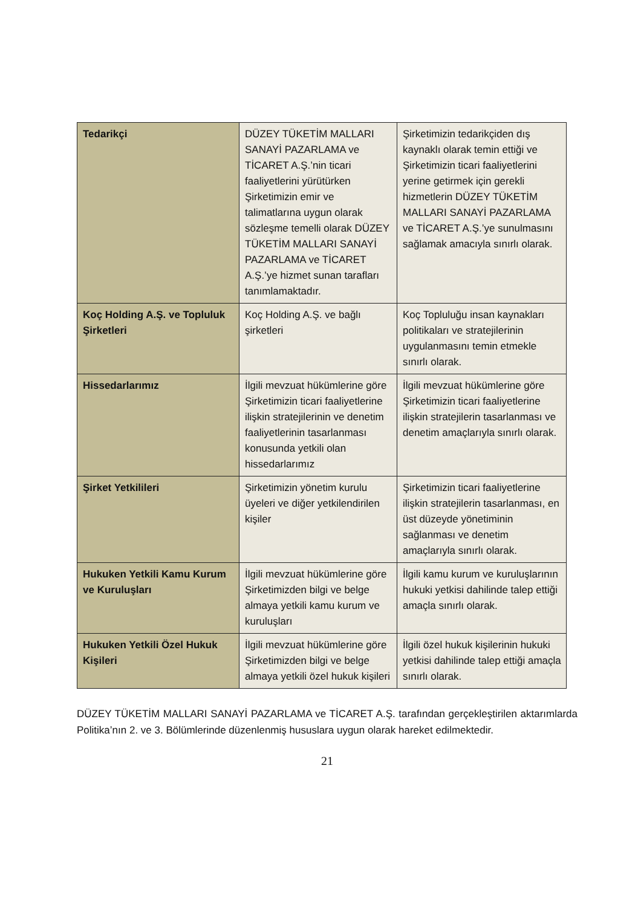| Tedarikçi | DÜZEY TÜKETİM MALLARI SANAYİ PAZARLAMA ve TİCARET A.Ş.’nin ticari faaliyetlerini yürütürken Şirketimizin emir ve talimatlarına uygun olarak sözleşme temelli olarak DÜZEY TÜKETİM MALLARI SANAYİ PAZARLAMA ve TİCARET A.Ş.’ye hizmet sunan tarafları tanımlamaktadır. | Şirketimizin tedarikçiden dış kaynaklı olarak temin ettiği ve Şirketimizin ticari faaliyetlerini yerine getirmek için gerekli hizmetlerin DÜZEY TÜKETİM MALLARI SANAYİ PAZARLAMA ve TİCARET A.Ş.’ye sunulmasını sağlamak amacıyla sınırlı olarak. |
| Koç Holding A.Ş. ve Topluluk Şirketleri | Koç Holding A.Ş. ve bağlı şirketleri | Koç Topluluğu insan kaynakları politikaları ve stratejilerinin uygulanmasını temin etmekle sınırlı olarak. |
| Hissedarlarımız | İlgili mevzuat hükümlerine göre Şirketimizin ticari faaliyetlerine ilişkin stratejilerinin ve denetim faaliyetlerinin tasarlanması konusunda yetkili olan hissedarlarımız | İlgili mevzuat hükümlerine göre Şirketimizin ticari faaliyetlerine ilişkin stratejilerin tasarlanması ve denetim amaçlarıyla sınırlı olarak. |
| Şirket Yetkilileri | Şirketimizin yönetim kurulu üyeleri ve diğer yetkilendirilen kişiler | Şirketimizin ticari faaliyetlerine ilişkin stratejilerin tasarlanması, en üst düzeyde yönetiminin sağlanması ve denetim amaçlarıyla sınırlı olarak. |
| Hukuken Yetkili Kamu Kurum ve Kuruluşları | İlgili mevzuat hükümlerine göre Şirketimizden bilgi ve belge almaya yetkili kamu kurum ve kuruluşları | İlgili kamu kurum ve kuruluşlarının hukuki yetkisi dahilinde talep ettiği amaçla sınırlı olarak. |
| Hukuken Yetkili Özel Hukuk Kişileri | İlgili mevzuat hükümlerine göre Şirketimizden bilgi ve belge almaya yetkili özel hukuk kişileri | İlgili özel hukuk kişilerinin hukuki yetkisi dahilinde talep ettiği amaçla sınırlı olarak. |
DÜZEY TÜKETİM MALLARI SANAYİ PAZARLAMA ve TİCARET A.Ş. tarafından gerçekleştirilen aktarımlarda Politika’nın 2. ve 3. Bölümlerinde düzenlenmiş hususlara uygun olarak hareket edilmektedir.
21